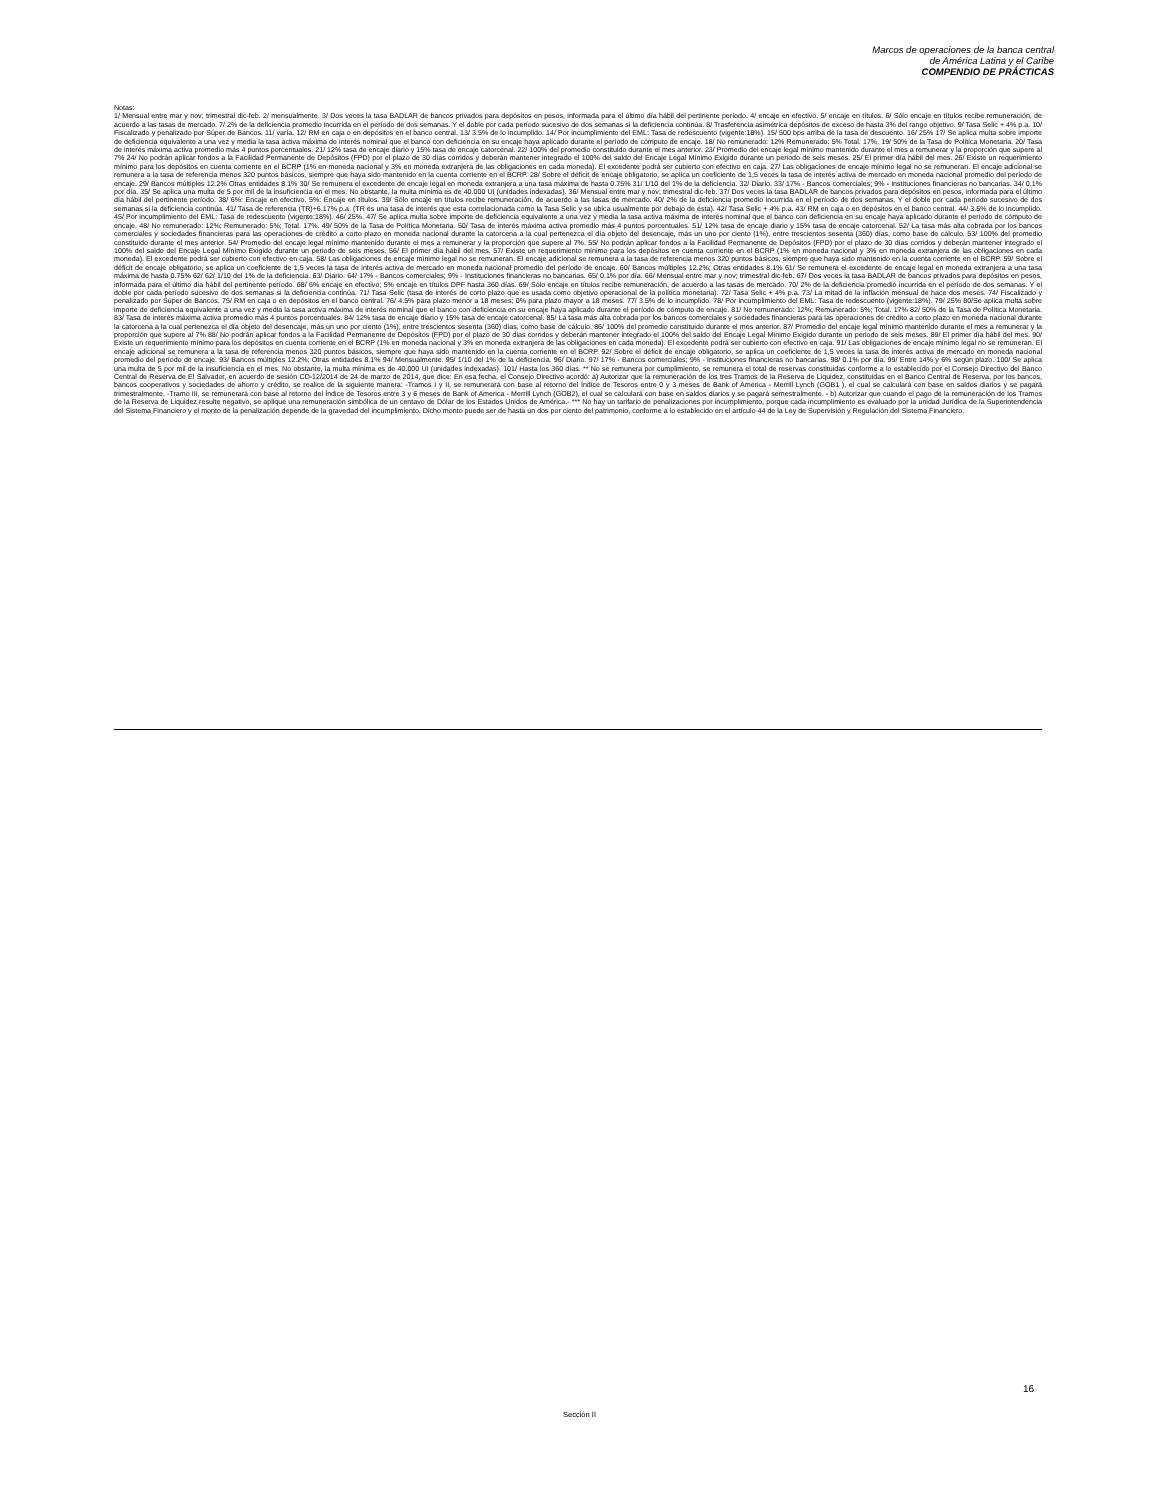Marcos de operaciones de la banca central
de América Latina y el Caribe
COMPENDIO DE PRÁCTICAS
Notas:
1/ Mensual entre mar y nov; trimestral dic-feb. 2/ mensualmente. 3/ Dos veces la tasa BADLAR de bancos privados para depósitos en pesos, informada para el último día hábil del pertinente período. 4/ encaje en efectivo. 5/ encaje en títulos. 6/ Sólo encaje en títulos recibe remuneración, de acuerdo a las tasas de mercado. 7/ 2% de la deficiencia promedio incurrida en el período de dos semanas. Y el doble por cada período sucesivo de dos semanas si la deficiencia continúa. 8/ Trasferencia asimétrica depósitos de exceso de hasta 3% del rango objetivo. 9/ Tasa Selic + 4% p.a. 10/ Fiscalizado y penalizado por Súper de Bancos. 11/ varía. 12/ RM en caja o en depósitos en el banco central. 13/ 3.5% de lo incumplido. 14/ Por incumplimiento del EML: Tasa de redescuento (vigente:18%). 15/ 500 bps arriba de la tasa de descuento. 16/ 25% 17/ Se aplica multa sobre importe de deficiencia equivalente a una vez y media la tasa activa máxima de interés nominal que el banco con deficiencia en su encaje haya aplicado durante el período de cómputo de encaje. 18/ No remunerado: 12% Remunerado: 5% Total. 17%. 19/ 50% de la Tasa de Política Monetaria. 20/ Tasa de interés máxima activa promedio más 4 puntos porcentuales. 21/ 12% tasa de encaje diario y 15% tasa de encaje catorcenal. 22/ 100% del promedio constituido durante el mes anterior. 23/ Promedio del encaje legal mínimo mantenido durante el mes a remunerar y la proporción que supere al 7% 24/ No podrán aplicar fondos a la Facilidad Permanente de Depósitos (FPD) por el plazo de 30 días corridos y deberán mantener integrado el 100% del saldo del Encaje Legal Mínimo Exigido durante un periodo de seis meses. 25/ El primer día hábil del mes. 26/ Existe un requerimiento mínimo para los depósitos en cuenta corriente en el BCRP (1% en moneda nacional y 3% en moneda extranjera de las obligaciones en cada moneda). El excedente podrá ser cubierto con efectivo en caja. 27/ Las obligaciones de encaje mínimo legal no se remuneran. El encaje adicional se remunera a la tasa de referencia menos 320 puntos básicos, siempre que haya sido mantenido en la cuenta corriente en el BCRP. 28/ Sobre el déficit de encaje obligatorio, se aplica un coeficiente de 1,5 veces la tasa de interés activa de mercado en moneda nacional promedio del período de encaje. 29/ Bancos múltiples 12.2% Otras entidades 8.1% 30/ Se remunera el excedente de encaje legal en moneda extranjera a una tasa máxima de hasta 0.75% 31/ 1/10 del 1% de la deficiencia. 32/ Diario. 33/ 17% - Bancos comerciales; 9% - Instituciones financieras no bancarias. 34/ 0.1% por día. 35/ Se aplica una multa de 5 por mil de la insuficiencia en el mes. No obstante, la multa mínima es de 40.000 UI (unidades indexadas). 36/ Mensual entre mar y nov; trimestral dic-feb. 37/ Dos veces la tasa BADLAR de bancos privados para depósitos en pesos, informada para el último día hábil del pertinente período. 38/ 6%: Encaje en efectivo. 5%: Encaje en títulos. 39/ Sólo encaje en títulos recibe remuneración, de acuerdo a las tasas de mercado. 40/ 2% de la deficiencia promedio incurrida en el período de dos semanas. Y el doble por cada período sucesivo de dos semanas si la deficiencia continúa. 41/ Tasa de referencia (TR)+6.17% p.a. (TR es una tasa de interés que esta correlacionada como la Tasa Selic y se ubica usualmente por debajo de ésta). 42/ Tasa Selic + 4% p.a. 43/ RM en caja o en depósitos en el banco central. 44/ 3.5% de lo incumplido. 45/ Por incumplimiento del EML: Tasa de redescuento (vigente:18%). 46/ 25%. 47/ Se aplica multa sobre importe de deficiencia equivalente a una vez y media la tasa activa máxima de interés nominal que el banco con deficiencia en su encaje haya aplicado durante el período de cómputo de encaje. 48/ No remunerado: 12%; Remunerado: 5%; Total. 17%. 49/ 50% de la Tasa de Política Monetaria. 50/ Tasa de interés máxima activa promedio más 4 puntos porcentuales. 51/ 12% tasa de encaje diario y 15% tasa de encaje catorcenal. 52/ La tasa más alta cobrada por los bancos comerciales y sociedades financieras para las operaciones de crédito a corto plazo en moneda nacional durante la catorcena a la cual pertenezca el día objeto del desencaje, más un uno por ciento (1%), entre trescientos sesenta (360) días, como base de cálculo. 53/ 100% del promedio constituido durante el mes anterior. 54/ Promedio del encaje legal mínimo mantenido durante el mes a remunerar y la proporción que supere al 7%. 55/ No podrán aplicar fondos a la Facilidad Permanente de Depósitos (FPD) por el plazo de 30 días corridos y deberán mantener integrado el 100% del saldo del Encaje Legal Mínimo Exigido durante un periodo de seis meses. 56/ El primer día hábil del mes. 57/ Existe un requerimiento mínimo para los depósitos en cuenta corriente en el BCRP (1% en moneda nacional y 3% en moneda extranjera de las obligaciones en cada moneda). El excedente podrá ser cubierto con efectivo en caja. 58/ Las obligaciones de encaje mínimo legal no se remuneran. El encaje adicional se remunera a la tasa de referencia menos 320 puntos básicos, siempre que haya sido mantenido en la cuenta corriente en el BCRP. 59/ Sobre el déficit de encaje obligatorio, se aplica un coeficiente de 1,5 veces la tasa de interés activa de mercado en moneda nacional promedio del período de encaje. 60/ Bancos múltiples 12.2%; Otras entidades 8.1% 61/ Se remunera el excedente de encaje legal en moneda extranjera a una tasa máxima de hasta 0.75% 62/ 62/ 1/10 del 1% de la deficiencia. 63/ Diario. 64/ 17% - Bancos comerciales; 9% - Instituciones financieras no bancarias. 65/ 0.1% por día. 66/ Mensual entre mar y nov; trimestral dic-feb. 67/ Dos veces la tasa BADLAR de bancos privados para depósitos en pesos, informada para el último día hábil del pertinente período. 68/ 6% encaje en efectivo; 5% encaje en títulos DPF hasta 360 días. 69/ Sólo encaje en títulos recibe remuneración, de acuerdo a las tasas de mercado. 70/ 2% de la deficiencia promedio incurrida en el período de dos semanas. Y el doble por cada período sucesivo de dos semanas si la deficiencia continúa. 71/ Tasa Selic (tasa de interés de corto plazo que es usada como objetivo operacional de la política monetaria). 72/ Tasa Selic + 4% p.a. 73/ La mitad de la inflación mensual de hace dos meses. 74/ Fiscalizado y penalizado por Súper de Bancos. 75/ RM en caja o en depósitos en el banco central. 76/ 4.5% para plazo menor a 18 meses; 0% para plazo mayor a 18 meses. 77/ 3.5% de lo incumplido. 78/ Por incumplimiento del EML: Tasa de redescuento (vigente:18%). 79/ 25% 80/Se aplica multa sobre importe de deficiencia equivalente a una vez y media la tasa activa máxima de interés nominal que el banco con deficiencia en su encaje haya aplicado durante el período de cómputo de encaje. 81/ No remunerado: 12%; Remunerado: 5%; Total. 17% 82/ 50% de la Tasa de Política Monetaria. 83/ Tasa de interés máxima activa promedio más 4 puntos porcentuales. 84/ 12% tasa de encaje diario y 15% tasa de encaje catorcenal. 85/ La tasa más alta cobrada por los bancos comerciales y sociedades financieras para las operaciones de crédito a corto plazo en moneda nacional durante la catorcena a la cual pertenezca el día objeto del desencaje, más un uno por ciento (1%), entre trescientos sesenta (360) días, como base de cálculo. 86/ 100% del promedio constituido durante el mes anterior. 87/ Promedio del encaje legal mínimo mantenido durante el mes a remunerar y la proporción que supere al 7% 88/ No podrán aplicar fondos a la Facilidad Permanente de Depósitos (FPD) por el plazo de 30 días corridos y deberán mantener integrado el 100% del saldo del Encaje Legal Mínimo Exigido durante un periodo de seis meses. 89/ El primer día hábil del mes. 90/ Existe un requerimiento mínimo para los depósitos en cuenta corriente en el BCRP (1% en moneda nacional y 3% en moneda extranjera de las obligaciones en cada moneda). El excedente podrá ser cubierto con efectivo en caja. 91/ Las obligaciones de encaje mínimo legal no se remuneran. El encaje adicional se remunera a la tasa de referencia menos 320 puntos básicos, siempre que haya sido mantenido en la cuenta corriente en el BCRP. 92/ Sobre el déficit de encaje obligatorio, se aplica un coeficiente de 1,5 veces la tasa de interés activa de mercado en moneda nacional promedio del período de encaje. 93/ Bancos múltiples 12.2%; Otras entidades 8.1% 94/ Mensualmente. 95/ 1/10 del 1% de la deficiencia. 96/ Diario. 97/ 17% - Bancos comerciales; 9% - Instituciones financieras no bancarias. 98/ 0.1% por día. 99/ Entre 14% y 6% según plazo. 100/ Se aplica una multa de 5 por mil de la insuficiencia en el mes. No obstante, la multa mínima es de 40.000 UI (unidades indexadas). 101/ Hasta los 360 días. ** No se remunera por cumplimiento, se remunera el total de reservas constituidas conforme a lo establecido por el Consejo Directivo del Banco Central de Reserva de El Salvador, en acuerdo de sesión CD-12/2014 de 24 de marzo de 2014, que dice: En esa fecha, el Consejo Directivo acordó: a) Autorizar que la remuneración de los tres Tramos de la Reserva de Liquidez, constituidas en el Banco Central de Reserva, por los bancos, bancos cooperativos y sociedades de ahorro y crédito, se realice de la siguiente manera: -Tramos I y II, se remunerará con base al retorno del Índice de Tesoros entre 0 y 3 meses de Bank of America - Merrill Lynch (GOB1 ), el cual se calculará con base en saldos diarios y se pagará trimestralmente. -Tramo III, se remunerará con base al retorno del Índice de Tesoros entre 3 y 6 meses de Bank of America - Merrill Lynch (GOB2), el cual se calculará con base en saldos diarios y se pagará semestralmente. - b) Autorizar que cuando el pago de la remuneración de los Tramos de la Reserva de Liquidez resulte negativo, se aplique una remuneración simbólica de un centavo de Dólar de los Estados Unidos de América.- *** No hay un tarifario de penalizaciones por incumplimiento, porque cada incumplimiento es evaluado por la unidad Jurídica de la Superintendencia del Sistema Financiero y el monto de la penalización depende de la gravedad del incumplimiento. Dicho monto puede ser de hasta un dos por ciento del patrimonio, conforme a lo establecido en el artículo 44 de la Ley de Supervisión y Regulación del Sistema Financiero.
16
Sección II